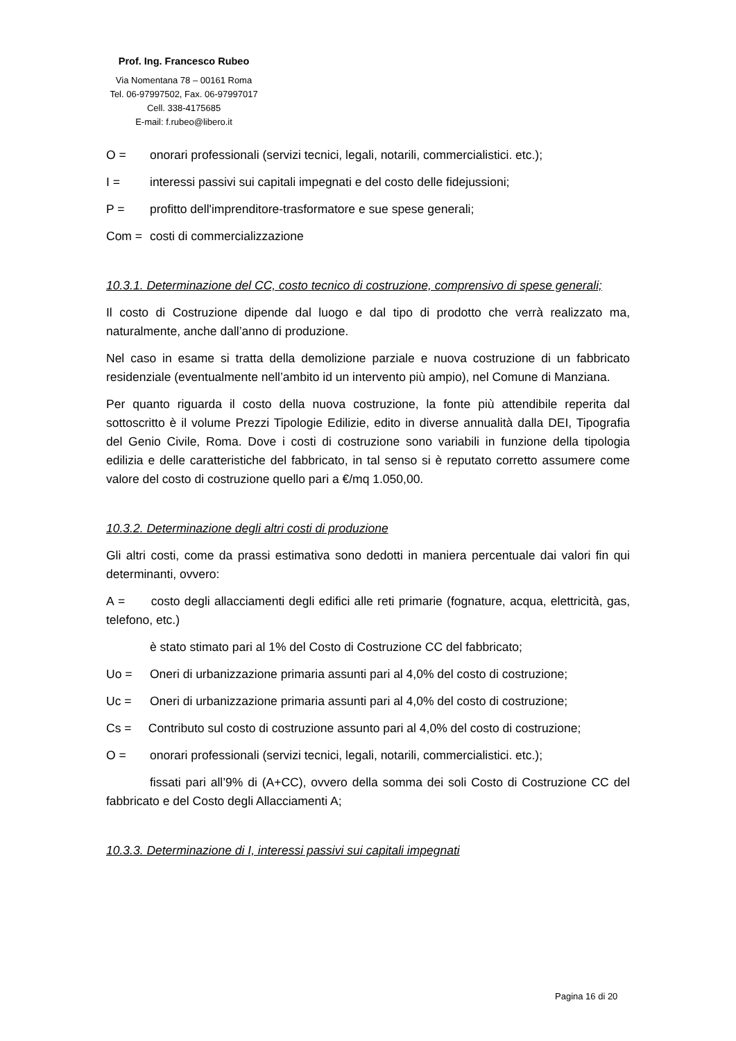Prof. Ing. Francesco Rubeo
Via Nomentana 78 – 00161 Roma
Tel. 06-97997502, Fax. 06-97997017
Cell. 338-4175685
E-mail: f.rubeo@libero.it
O = onorari professionali (servizi tecnici, legali, notarili, commercialistici. etc.);
I = interessi passivi sui capitali impegnati e del costo delle fidejussioni;
P = profitto dell'imprenditore-trasformatore e sue spese generali;
Com = costi di commercializzazione
10.3.1. Determinazione del CC, costo tecnico di costruzione, comprensivo di spese generali;
Il costo di Costruzione dipende dal luogo e dal tipo di prodotto che verrà realizzato ma, naturalmente, anche dall’anno di produzione.
Nel caso in esame si tratta della demolizione parziale e nuova costruzione di un fabbricato residenziale (eventualmente nell’ambito id un intervento più ampio), nel Comune di Manziana.
Per quanto riguarda il costo della nuova costruzione, la fonte più attendibile reperita dal sottoscritto è il volume Prezzi Tipologie Edilizie, edito in diverse annualità dalla DEI, Tipografia del Genio Civile, Roma. Dove i costi di costruzione sono variabili in funzione della tipologia edilizia e delle caratteristiche del fabbricato, in tal senso si è reputato corretto assumere come valore del costo di costruzione quello pari a €/mq 1.050,00.
10.3.2. Determinazione degli altri costi di produzione
Gli altri costi, come da prassi estimativa sono dedotti in maniera percentuale dai valori fin qui determinanti, ovvero:
A = costo degli allacciamenti degli edifici alle reti primarie (fognature, acqua, elettricità, gas, telefono, etc.)
è stato stimato pari al 1% del Costo di Costruzione CC del fabbricato;
Uo = Oneri di urbanizzazione primaria assunti pari al 4,0% del costo di costruzione;
Uc = Oneri di urbanizzazione primaria assunti pari al 4,0% del costo di costruzione;
Cs = Contributo sul costo di costruzione assunto pari al 4,0% del costo di costruzione;
O = onorari professionali (servizi tecnici, legali, notarili, commercialistici. etc.);
fissati pari all’9% di (A+CC), ovvero della somma dei soli Costo di Costruzione CC del fabbricato e del Costo degli Allacciamenti A;
10.3.3. Determinazione di I, interessi passivi sui capitali impegnati
Pagina 16 di 20